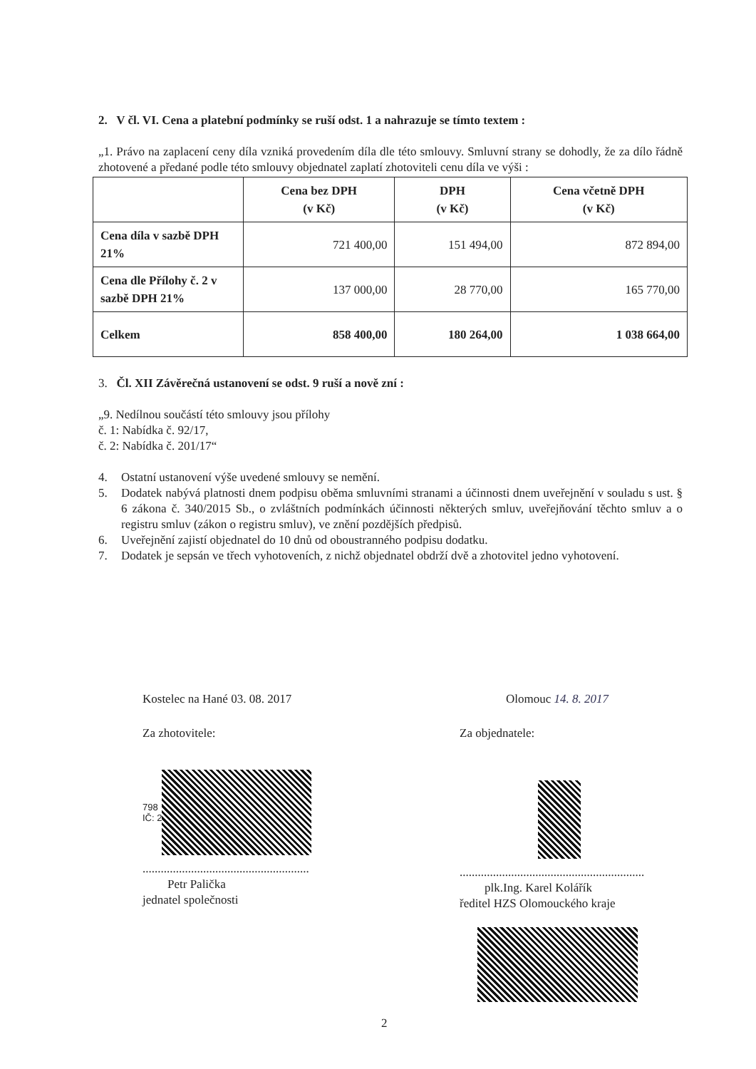2. V čl. VI. Cena a platební podmínky se ruší odst. 1 a nahrazuje se tímto textem :
„1. Právo na zaplacení ceny díla vzniká provedením díla dle této smlouvy. Smluvní strany se dohodly, že za dílo řádně zhotovené a předané podle této smlouvy objednatel zaplatí zhotoviteli cenu díla ve výši :
| | Cena bez DPH (v Kč) | DPH (v Kč) | Cena včetně DPH (v Kč) |
| --- | --- | --- | --- |
| Cena díla v sazbě DPH 21% | 721 400,00 | 151 494,00 | 872 894,00 |
| Cena dle Přílohy č. 2 v sazbě DPH 21% | 137 000,00 | 28 770,00 | 165 770,00 |
| Celkem | 858 400,00 | 180 264,00 | 1 038 664,00 |
3. Čl. XII Závěrečná ustanovení se odst. 9 ruší a nově zní :
„9. Nedílnou součástí této smlouvy jsou přílohy
č. 1: Nabídka č. 92/17,
č. 2: Nabídka č. 201/17“
4. Ostatní ustanovení výše uvedené smlouvy se nemění.
5. Dodatek nabývá platnosti dnem podpisu oběma smluvními stranami a účinnosti dnem uveřejnění v souladu s ust. § 6 zákona č. 340/2015 Sb., o zvláštních podmínkách účinnosti některých smluv, uveřejňování těchto smluv a o registru smluv (zákon o registru smluv), ve znění pozdějších předpisů.
6. Uveřejnění zajistí objednatel do 10 dnů od oboustranného podpisu dodatku.
7. Dodatek je sepsán ve třech vyhotoveních, z nichž objednatel obdrží dvě a zhotovitel jedno vyhotovení.
Kostelec na Hané 03. 08. 2017
Za zhotovitele:
798
IČ: 2
.......................................................
Petr Palička
jednatel společnosti
Olomouc 14. 8. 2017
Za objednatele:
.............................................................
plk.Ing. Karel Kolářík
ředitel HZS Olomouckého kraje
2